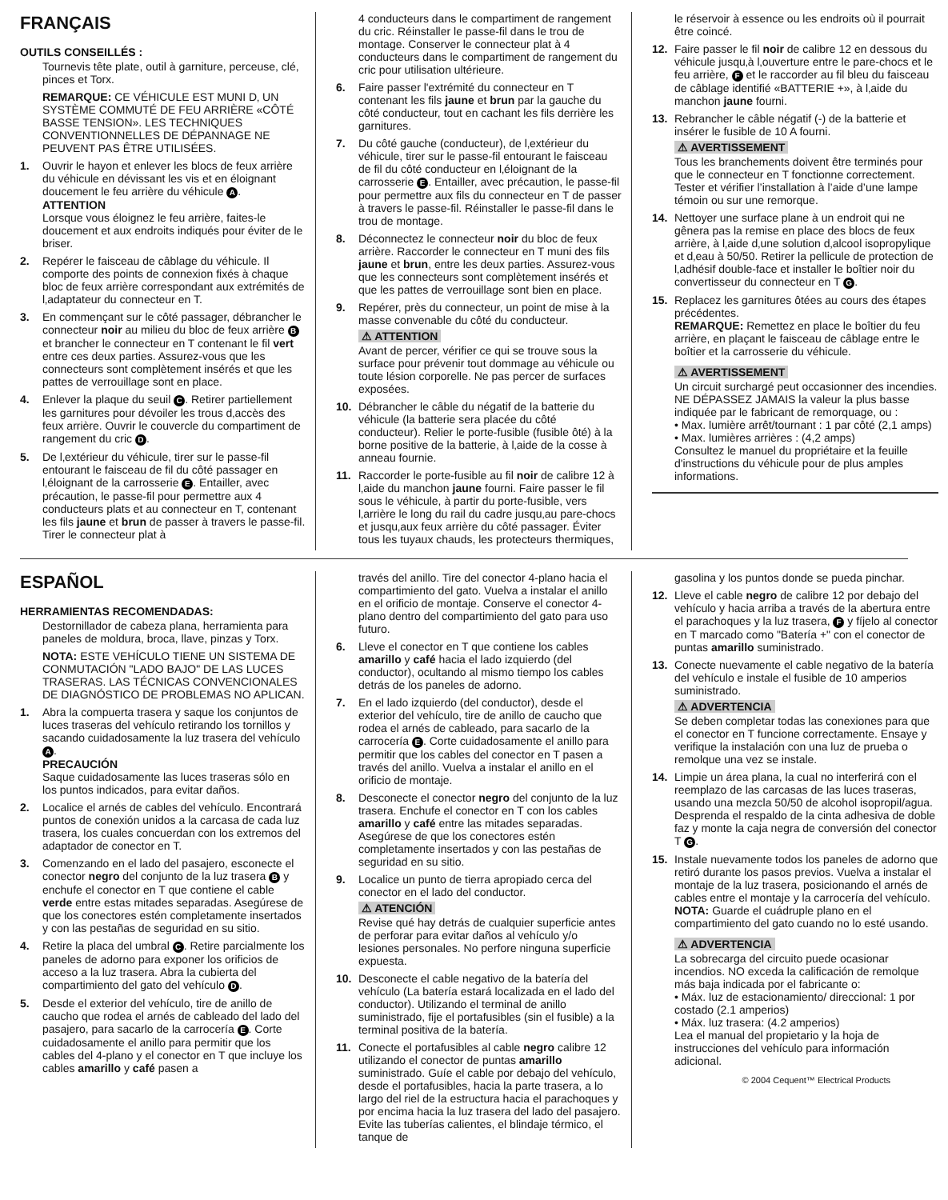FRANÇAIS
OUTILS CONSEILLÉS :
Tournevis tête plate, outil à garniture, perceuse, clé, pinces et Torx.
REMARQUE: CE VÉHICULE EST MUNI D‚ UN SYSTÈME COMMUTÉ DE FEU ARRIÈRE «CÔTÉ BASSE TENSION». LES TECHNIQUES CONVENTIONNELLES DE DÉPANNAGE NE PEUVENT PAS ÊTRE UTILISÉES.
1. Ouvrir le hayon et enlever les blocs de feux arrière du véhicule en dévissant les vis et en éloignant doucement le feu arrière du véhicule A.
ATTENTION
Lorsque vous éloignez le feu arrière, faites-le doucement et aux endroits indiqués pour éviter de le briser.
2. Repérer le faisceau de câblage du véhicule. Il comporte des points de connexion fixés à chaque bloc de feux arrière correspondant aux extrémités de l‚adaptateur du connecteur en T.
3. En commençant sur le côté passager, débrancher le connecteur noir au milieu du bloc de feux arrière B et brancher le connecteur en T contenant le fil vert entre ces deux parties. Assurez-vous que les connecteurs sont complètement insérés et que les pattes de verrouillage sont en place.
4. Enlever la plaque du seuil C. Retirer partiellement les garnitures pour dévoiler les trous d‚accès des feux arrière. Ouvrir le couvercle du compartiment de rangement du cric D.
5. De l‚extérieur du véhicule, tirer sur le passe-fil entourant le faisceau de fil du côté passager en l‚éloignant de la carrosserie E. Entailler, avec précaution, le passe-fil pour permettre aux 4 conducteurs plats et au connecteur en T, contenant les fils jaune et brun de passer à travers le passe-fil. Tirer le connecteur plat à
4 conducteurs dans le compartiment de rangement du cric. Réinstaller le passe-fil dans le trou de montage. Conserver le connecteur plat à 4 conducteurs dans le compartiment de rangement du cric pour utilisation ultérieure.
6. Faire passer l'extrémité du connecteur en T contenant les fils jaune et brun par la gauche du côté conducteur, tout en cachant les fils derrière les garnitures.
7. Du côté gauche (conducteur), de l‚extérieur du véhicule, tirer sur le passe-fil entourant le faisceau de fil du côté conducteur en l‚éloignant de la carrosserie E. Entailler, avec précaution, le passe-fil pour permettre aux fils du connecteur en T de passer à travers le passe-fil. Réinstaller le passe-fil dans le trou de montage.
8. Déconnectez le connecteur noir du bloc de feux arrière. Raccorder le connecteur en T muni des fils jaune et brun, entre les deux parties. Assurez-vous que les connecteurs sont complètement insérés et que les pattes de verrouillage sont bien en place.
9. Repérer, près du connecteur, un point de mise à la masse convenable du côté du conducteur.
⚠ ATTENTION
Avant de percer, vérifier ce qui se trouve sous la surface pour prévenir tout dommage au véhicule ou toute lésion corporelle. Ne pas percer de surfaces exposées.
10. Débrancher le câble du négatif de la batterie du véhicule (la batterie sera placée du côté conducteur). Relier le porte-fusible (fusible ôté) à la borne positive de la batterie, à l‚aide de la cosse à anneau fournie.
11. Raccorder le porte-fusible au fil noir de calibre 12 à l‚aide du manchon jaune fourni. Faire passer le fil sous le véhicule, à partir du porte-fusible, vers l‚arrière le long du rail du cadre jusqu‚au pare-chocs et jusqu‚aux feux arrière du côté passager. Éviter tous les tuyaux chauds, les protecteurs thermiques,
le réservoir à essence ou les endroits où il pourrait être coincé.
12. Faire passer le fil noir de calibre 12 en dessous du véhicule jusqu‚à l‚ouverture entre le pare-chocs et le feu arrière, F et le raccorder au fil bleu du faisceau de câblage identifié «BATTERIE +», à l‚aide du manchon jaune fourni.
13. Rebrancher le câble négatif (-) de la batterie et insérer le fusible de 10 A fourni.
⚠ AVERTISSEMENT
Tous les branchements doivent être terminés pour que le connecteur en T fonctionne correctement. Tester et vérifier l’installation à l’aide d’une lampe témoin ou sur une remorque.
14. Nettoyer une surface plane à un endroit qui ne gênera pas la remise en place des blocs de feux arrière, à l‚aide d‚une solution d‚alcool isopropylique et d‚eau à 50/50. Retirer la pellicule de protection de l‚adhésif double-face et installer le boîtier noir du convertisseur du connecteur en T G.
15. Replacez les garnitures ôtées au cours des étapes précédentes.
REMARQUE: Remettez en place le boîtier du feu arrière, en plaçant le faisceau de câblage entre le boîtier et la carrosserie du véhicule.
⚠ AVERTISSEMENT
Un circuit surchargé peut occasionner des incendies. NE DÉPASSEZ JAMAIS la valeur la plus basse indiquée par le fabricant de remorquage, ou :
• Max. lumière arrêt/tournant : 1 par côté (2,1 amps)
• Max. lumières arrières : (4,2 amps)
Consultez le manuel du propriétaire et la feuille d'instructions du véhicule pour de plus amples informations.
ESPAÑOL
HERRAMIENTAS RECOMENDADAS:
Destornillador de cabeza plana, herramienta para paneles de moldura, broca, llave, pinzas y Torx.
NOTA: ESTE VEHÍCULO TIENE UN SISTEMA DE CONMUTACIÓN "LADO BAJO" DE LAS LUCES TRASERAS. LAS TÉCNICAS CONVENCIONALES DE DIAGNÓSTICO DE PROBLEMAS NO APLICAN.
1. Abra la compuerta trasera y saque los conjuntos de luces traseras del vehículo retirando los tornillos y sacando cuidadosamente la luz trasera del vehículo A.
PRECAUCIÓN
Saque cuidadosamente las luces traseras sólo en los puntos indicados, para evitar daños.
2. Localice el arnés de cables del vehículo. Encontrará puntos de conexión unidos a la carcasa de cada luz trasera, los cuales concuerdan con los extremos del adaptador de conector en T.
3. Comenzando en el lado del pasajero, esconecte el conector negro del conjunto de la luz trasera B y enchufe el conector en T que contiene el cable verde entre estas mitades separadas. Asegúrese de que los conectores estén completamente insertados y con las pestañas de seguridad en su sitio.
4. Retire la placa del umbral C. Retire parcialmente los paneles de adorno para exponer los orificios de acceso a la luz trasera. Abra la cubierta del compartimiento del gato del vehículo D.
5. Desde el exterior del vehículo, tire de anillo de caucho que rodea el arnés de cableado del lado del pasajero, para sacarlo de la carrocería E. Corte cuidadosamente el anillo para permitir que los cables del 4-plano y el conector en T que incluye los cables amarillo y café pasen a
través del anillo. Tire del conector 4-plano hacia el compartimiento del gato. Vuelva a instalar el anillo en el orificio de montaje. Conserve el conector 4-plano dentro del compartimiento del gato para uso futuro.
6. Lleve el conector en T que contiene los cables amarillo y café hacia el lado izquierdo (del conductor), ocultando al mismo tiempo los cables detrás de los paneles de adorno.
7. En el lado izquierdo (del conductor), desde el exterior del vehículo, tire de anillo de caucho que rodea el arnés de cableado, para sacarlo de la carrocería E. Corte cuidadosamente el anillo para permitir que los cables del conector en T pasen a través del anillo. Vuelva a instalar el anillo en el orificio de montaje.
8. Desconecte el conector negro del conjunto de la luz trasera. Enchufe el conector en T con los cables amarillo y café entre las mitades separadas. Asegúrese de que los conectores estén completamente insertados y con las pestañas de seguridad en su sitio.
9. Localice un punto de tierra apropiado cerca del conector en el lado del conductor.
⚠ ATENCIÓN
Revise qué hay detrás de cualquier superficie antes de perforar para evitar daños al vehículo y/o lesiones personales. No perfore ninguna superficie expuesta.
10. Desconecte el cable negativo de la batería del vehículo (La batería estará localizada en el lado del conductor). Utilizando el terminal de anillo suministrado, fije el portafusibles (sin el fusible) a la terminal positiva de la batería.
11. Conecte el portafusibles al cable negro calibre 12 utilizando el conector de puntas amarillo suministrado. Guíe el cable por debajo del vehículo, desde el portafusibles, hacia la parte trasera, a lo largo del riel de la estructura hacia el parachoques y por encima hacia la luz trasera del lado del pasajero. Evite las tuberías calientes, el blindaje térmico, el tanque de
gasolina y los puntos donde se pueda pinchar.
12. Lleve el cable negro de calibre 12 por debajo del vehículo y hacia arriba a través de la abertura entre el parachoques y la luz trasera, F y fíjelo al conector en T marcado como "Batería +" con el conector de puntas amarillo suministrado.
13. Conecte nuevamente el cable negativo de la batería del vehículo e instale el fusible de 10 amperios suministrado.
⚠ ADVERTENCIA
Se deben completar todas las conexiones para que el conector en T funcione correctamente. Ensaye y verifique la instalación con una luz de prueba o remolque una vez se instale.
14. Limpie un área plana, la cual no interferirá con el reemplazo de las carcasas de las luces traseras, usando una mezcla 50/50 de alcohol isopropil/agua. Desprenda el respaldo de la cinta adhesiva de doble faz y monte la caja negra de conversión del conector T G.
15. Instale nuevamente todos los paneles de adorno que retiró durante los pasos previos. Vuelva a instalar el montaje de la luz trasera, posicionando el arnés de cables entre el montaje y la carrocería del vehículo.
NOTA: Guarde el cuádruple plano en el compartimiento del gato cuando no lo esté usando.
⚠ ADVERTENCIA
La sobrecarga del circuito puede ocasionar incendios. NO exceda la calificación de remolque más baja indicada por el fabricante o:
• Máx. luz de estacionamiento/ direccional: 1 por costado (2.1 amperios)
• Máx. luz trasera: (4.2 amperios)
Lea el manual del propietario y la hoja de instrucciones del vehículo para información adicional.
© 2004 Cequent™ Electrical Products